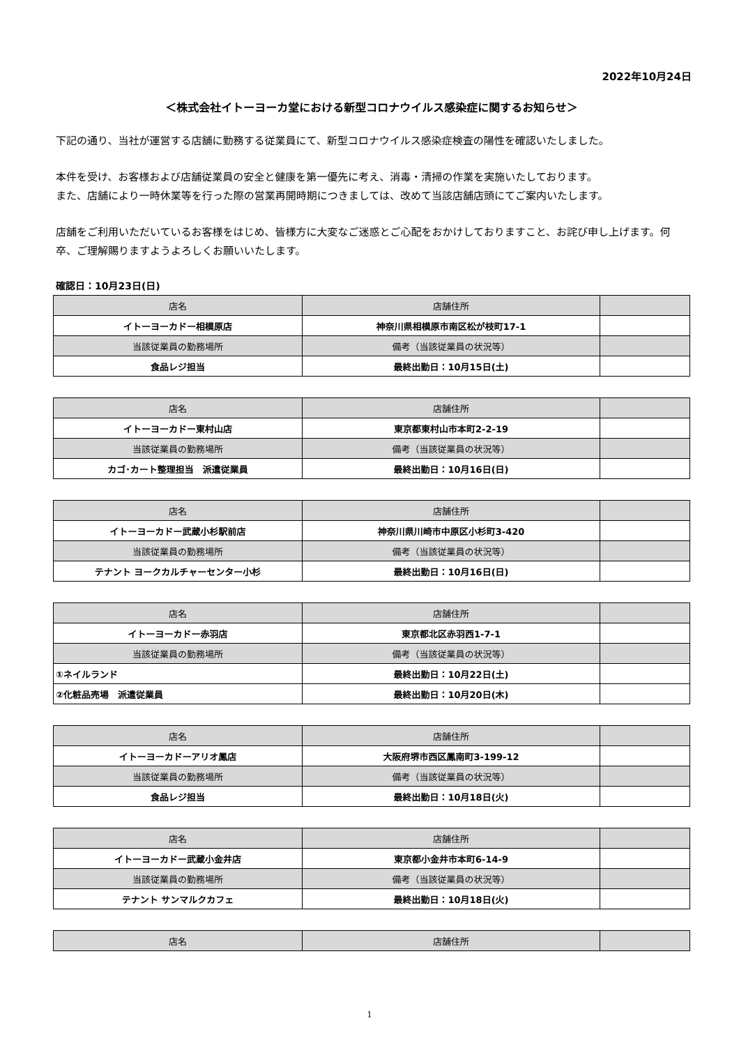2022年10月24日
＜株式会社イトーヨーカ堂における新型コロナウイルス感染症に関するお知らせ＞
下記の通り、当社が運営する店舗に勤務する従業員にて、新型コロナウイルス感染症検査の陽性を確認いたしました。
本件を受け、お客様および店舗従業員の安全と健康を第一優先に考え、消毒・清掃の作業を実施いたしております。
また、店舗により一時休業等を行った際の営業再開時期につきましては、改めて当該店舗店頭にてご案内いたします。
店舗をご利用いただいているお客様をはじめ、皆様方に大変なご迷惑とご心配をおかけしておりますこと、お詫び申し上げます。何卒、ご理解賜りますようよろしくお願いいたします。
確認日：10月23日(日)
| 店名 | 店舗住所 | |
| イトーヨーカドー相模原店 | 神奈川県相模原市南区松が枝町17-1 | |
| 当該従業員の勤務場所 | 備考（当該従業員の状況等） | |
| 食品レジ担当 | 最終出勤日：10月15日(土) | |
| 店名 | 店舗住所 | |
| イトーヨーカドー東村山店 | 東京都東村山市本町2-2-19 | |
| 当該従業員の勤務場所 | 備考（当該従業員の状況等） | |
| カゴ･カート整理担当 派遣従業員 | 最終出勤日：10月16日(日) | |
| 店名 | 店舗住所 | |
| イトーヨーカドー武蔵小杉駅前店 | 神奈川県川崎市中原区小杉町3-420 | |
| 当該従業員の勤務場所 | 備考（当該従業員の状況等） | |
| テナント ヨークカルチャーセンター小杉 | 最終出勤日：10月16日(日) | |
| 店名 | 店舗住所 | |
| イトーヨーカドー赤羽店 | 東京都北区赤羽西1-7-1 | |
| 当該従業員の勤務場所 | 備考（当該従業員の状況等） | |
| ①ネイルランド | 最終出勤日：10月22日(土) | |
| ②化粧品売場 派遣従業員 | 最終出勤日：10月20日(木) | |
| 店名 | 店舗住所 | |
| イトーヨーカドーアリオ鳳店 | 大阪府堺市西区鳳南町3-199-12 | |
| 当該従業員の勤務場所 | 備考（当該従業員の状況等） | |
| 食品レジ担当 | 最終出勤日：10月18日(火) | |
| 店名 | 店舗住所 | |
| イトーヨーカドー武蔵小金井店 | 東京都小金井市本町6-14-9 | |
| 当該従業員の勤務場所 | 備考（当該従業員の状況等） | |
| テナント サンマルクカフェ | 最終出勤日：10月18日(火) | |
| 店名 | 店舗住所 | |
1